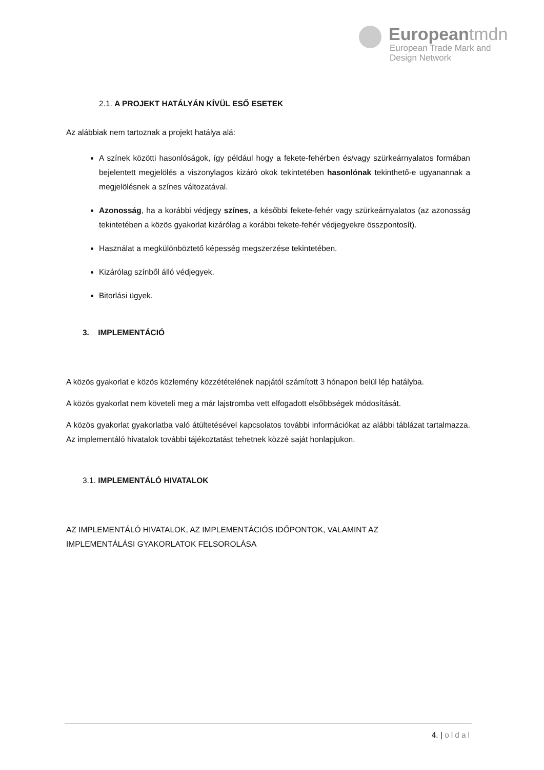Europeantmdn
European Trade Mark and
Design Network
2.1. A PROJEKT HATÁLYÁN KÍVÜL ESŐ ESETEK
Az alábbiak nem tartoznak a projekt hatálya alá:
A színek közötti hasonlóságok, így például hogy a fekete-fehérben és/vagy szürkeárnyalatos formában bejelentett megjelölés a viszonylagos kizáró okok tekintetében hasonlónak tekinthető-e ugyanannak a megjelölésnek a színes változatával.
Azonosság, ha a korábbi védjegy színes, a későbbi fekete-fehér vagy szürkeárnyalatos (az azonosság tekintetében a közös gyakorlat kizárólag a korábbi fekete-fehér védjegyekre összpontosít).
Használat a megkülönböztető képesség megszerzése tekintetében.
Kizárólag színből álló védjegyek.
Bitorlási ügyek.
3. IMPLEMENTÁCIÓ
A közös gyakorlat e közös közlemény közzétételének napjától számított 3 hónapon belül lép hatályba.
A közös gyakorlat nem követeli meg a már lajstromba vett elfogadott elsőbbségek módosítását.
A közös gyakorlat gyakorlatba való átültetésével kapcsolatos további információkat az alábbi táblázat tartalmazza. Az implementáló hivatalok további tájékoztatást tehetnek közzé saját honlapjukon.
3.1. IMPLEMENTÁLÓ HIVATALOK
AZ IMPLEMENTÁLÓ HIVATALOK, AZ IMPLEMENTÁCIÓS IDŐPONTOK, VALAMINT AZ
IMPLEMENTÁLÁSI GYAKORLATOK FELSOROLÁSA
4. | oldal